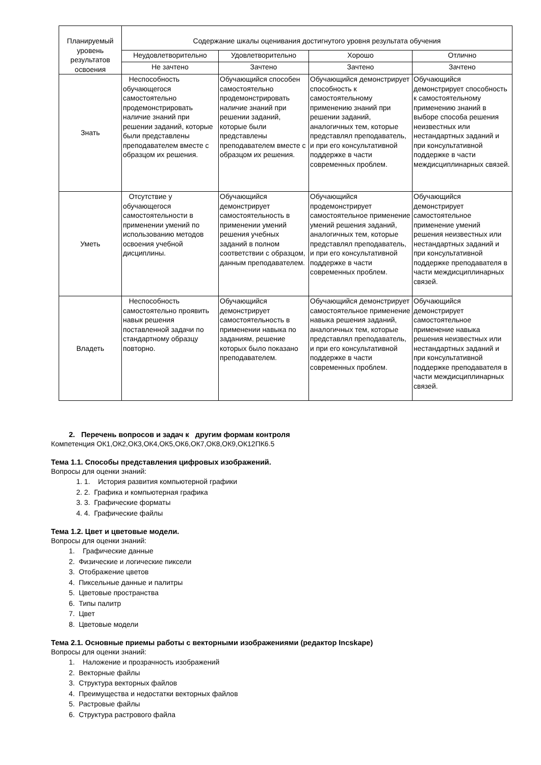| Планируемый уровень результатов освоения | Содержание шкалы оценивания достигнутого уровня результата обучения | | | |
| --- | --- | --- | --- | --- |
| | Неудовлетворительно | Удовлетворительно | Хорошо | Отлично |
| | Не зачтено | Зачтено | Зачтено | Зачтено |
| Знать | Неспособность обучающегося самостоятельно продемонстрировать наличие знаний при решении заданий, которые были представлены преподавателем вместе с образцом их решения. | Обучающийся способен самостоятельно продемонстрировать наличие знаний при решении заданий, которые были представлены преподавателем вместе с образцом их решения. | Обучающийся демонстрирует способность к самостоятельному применению знаний при решении заданий, аналогичных тем, которые представлял преподаватель, и при его консультативной поддержке в части современных проблем. | Обучающийся демонстрирует способность к самостоятельному применению знаний в выборе способа решения неизвестных или нестандартных заданий и при консультативной поддержке в части междисциплинарных связей. |
| Уметь | Отсутствие у обучающегося самостоятельности в применении умений по использованию методов освоения учебной дисциплины. | Обучающийся демонстрирует самостоятельность в применении умений решения учебных заданий в полном соответствии с образцом, данным преподавателем. | Обучающийся продемонстрирует самостоятельное применение умений решения заданий, аналогичных тем, которые представлял преподаватель, и при его консультативной поддержке в части современных проблем. | Обучающийся демонстрирует самостоятельное применение умений решения неизвестных или нестандартных заданий и при консультативной поддержке преподавателя в части междисциплинарных связей. |
| Владеть | Неспособность самостоятельно проявить навык решения поставленной задачи по стандартному образцу повторно. | Обучающийся демонстрирует самостоятельность в применении навыка по заданиям, решение которых было показано преподавателем. | Обучающийся демонстрирует самостоятельное применение навыка решения заданий, аналогичных тем, которые представлял преподаватель, и при его консультативной поддержке в части современных проблем. | Обучающийся демонстрирует самостоятельное применение навыка решения неизвестных или нестандартных заданий и при консультативной поддержке преподавателя в части междисциплинарных связей. |
2. Перечень вопросов и задач к другим формам контроля
Компетенция ОК1,ОК2,ОК3,ОК4,ОК5,ОК6,ОК7,ОК8,ОК9,ОК12ПК6.5
Тема 1.1. Способы представления цифровых изображений.
Вопросы для оценки знаний:
1. 1. История развития компьютерной графики
2. 2. Графика и компьютерная графика
3. 3. Графические форматы
4. 4. Графические файлы
Тема 1.2. Цвет и цветовые модели.
Вопросы для оценки знаний:
1. Графические данные
2. Физические и логические пиксели
3. Отображение цветов
4. Пиксельные данные и палитры
5. Цветовые пространства
6. Типы палитр
7. Цвет
8. Цветовые модели
Тема 2.1. Основные приемы работы с векторными изображениями (редактор Incskape)
Вопросы для оценки знаний:
1. Наложение и прозрачность изображений
2. Векторные файлы
3. Структура векторных файлов
4. Преимущества и недостатки векторных файлов
5. Растровые файлы
6. Структура растрового файла